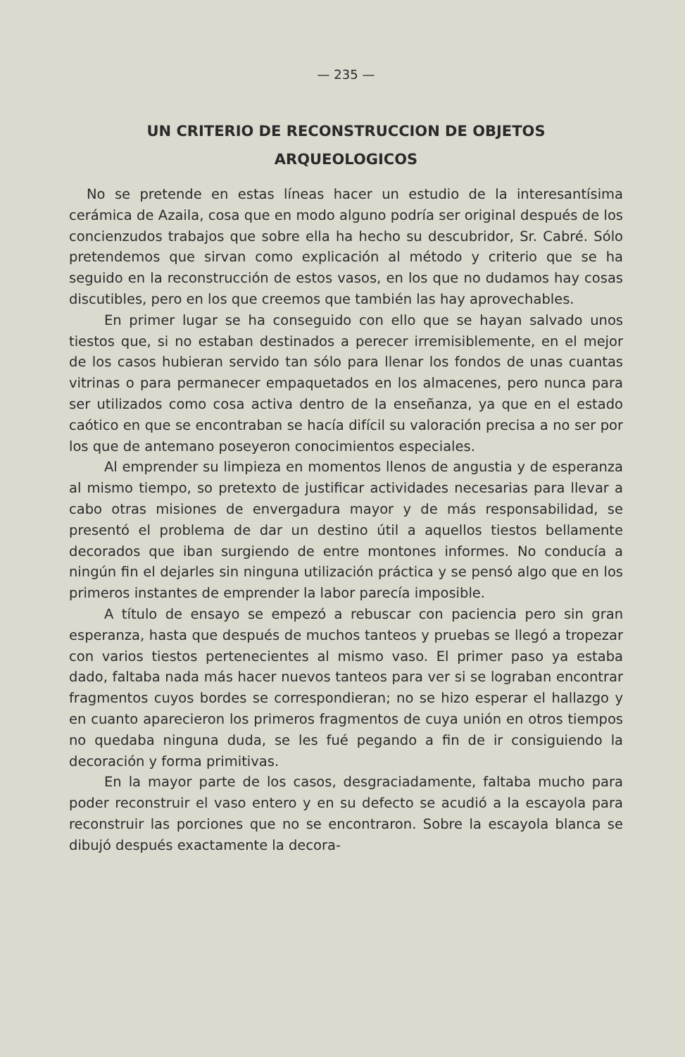— 235 —
UN CRITERIO DE RECONSTRUCCION DE OBJETOS
ARQUEOLOGICOS
No se pretende en estas líneas hacer un estudio de la interesantísima cerámica de Azaila, cosa que en modo alguno podría ser original después de los concienzudos trabajos que sobre ella ha hecho su descubridor, Sr. Cabré. Sólo pretendemos que sirvan como explicación al método y criterio que se ha seguido en la reconstrucción de estos vasos, en los que no dudamos hay cosas discutibles, pero en los que creemos que también las hay aprovechables.
En primer lugar se ha conseguido con ello que se hayan salvado unos tiestos que, si no estaban destinados a perecer irremisiblemente, en el mejor de los casos hubieran servido tan sólo para llenar los fondos de unas cuantas vitrinas o para permanecer empaquetados en los almacenes, pero nunca para ser utilizados como cosa activa dentro de la enseñanza, ya que en el estado caótico en que se encontraban se hacía difícil su valoración precisa a no ser por los que de antemano poseyeron conocimientos especiales.
Al emprender su limpieza en momentos llenos de angustia y de esperanza al mismo tiempo, so pretexto de justificar actividades necesarias para llevar a cabo otras misiones de envergadura mayor y de más responsabilidad, se presentó el problema de dar un destino útil a aquellos tiestos bellamente decorados que iban surgiendo de entre montones informes. No conducía a ningún fin el dejarles sin ninguna utilización práctica y se pensó algo que en los primeros instantes de emprender la labor parecía imposible.
A título de ensayo se empezó a rebuscar con paciencia pero sin gran esperanza, hasta que después de muchos tanteos y pruebas se llegó a tropezar con varios tiestos pertenecientes al mismo vaso. El primer paso ya estaba dado, faltaba nada más hacer nuevos tanteos para ver si se lograban encontrar fragmentos cuyos bordes se correspondieran; no se hizo esperar el hallazgo y en cuanto aparecieron los primeros fragmentos de cuya unión en otros tiempos no quedaba ninguna duda, se les fué pegando a fin de ir consiguiendo la decoración y forma primitivas.
En la mayor parte de los casos, desgraciadamente, faltaba mucho para poder reconstruir el vaso entero y en su defecto se acudió a la escayola para reconstruir las porciones que no se encontraron. Sobre la escayola blanca se dibujó después exactamente la decora-